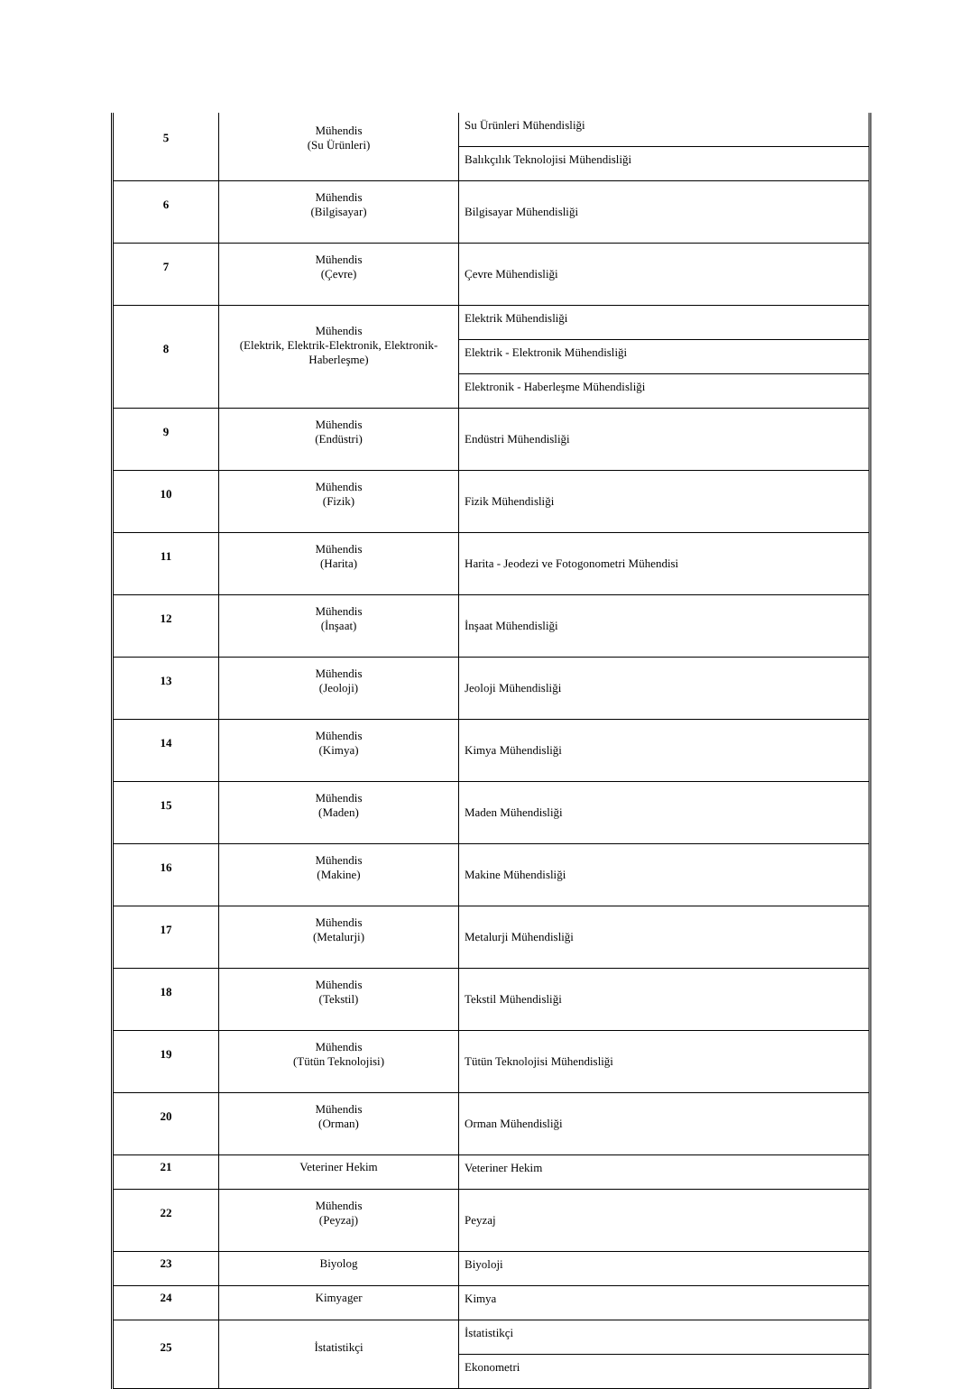| 5 | Mühendis (Su Ürünleri) | Su Ürünleri Mühendisliği |
| | | Balıkçılık Teknolojisi Mühendisliği |
| 6 | Mühendis (Bilgisayar) | Bilgisayar Mühendisliği |
| 7 | Mühendis (Çevre) | Çevre Mühendisliği |
| 8 | Mühendis (Elektrik, Elektrik-Elektronik, Elektronik-Haberleşme) | Elektrik Mühendisliği |
| | | Elektrik - Elektronik Mühendisliği |
| | | Elektronik - Haberleşme Mühendisliği |
| 9 | Mühendis (Endüstri) | Endüstri Mühendisliği |
| 10 | Mühendis (Fizik) | Fizik Mühendisliği |
| 11 | Mühendis (Harita) | Harita - Jeodezi ve Fotogonometri Mühendisi |
| 12 | Mühendis (İnşaat) | İnşaat Mühendisliği |
| 13 | Mühendis (Jeoloji) | Jeoloji Mühendisliği |
| 14 | Mühendis (Kimya) | Kimya Mühendisliği |
| 15 | Mühendis (Maden) | Maden Mühendisliği |
| 16 | Mühendis (Makine) | Makine Mühendisliği |
| 17 | Mühendis (Metalurji) | Metalurji Mühendisliği |
| 18 | Mühendis (Tekstil) | Tekstil Mühendisliği |
| 19 | Mühendis (Tütün Teknolojisi) | Tütün Teknolojisi Mühendisliği |
| 20 | Mühendis (Orman) | Orman Mühendisliği |
| 21 | Veteriner Hekim | Veteriner Hekim |
| 22 | Mühendis (Peyzaj) | Peyzaj |
| 23 | Biyolog | Biyoloji |
| 24 | Kimyager | Kimya |
| 25 | İstatistikçi | İstatistikçi |
| | | Ekonometri |